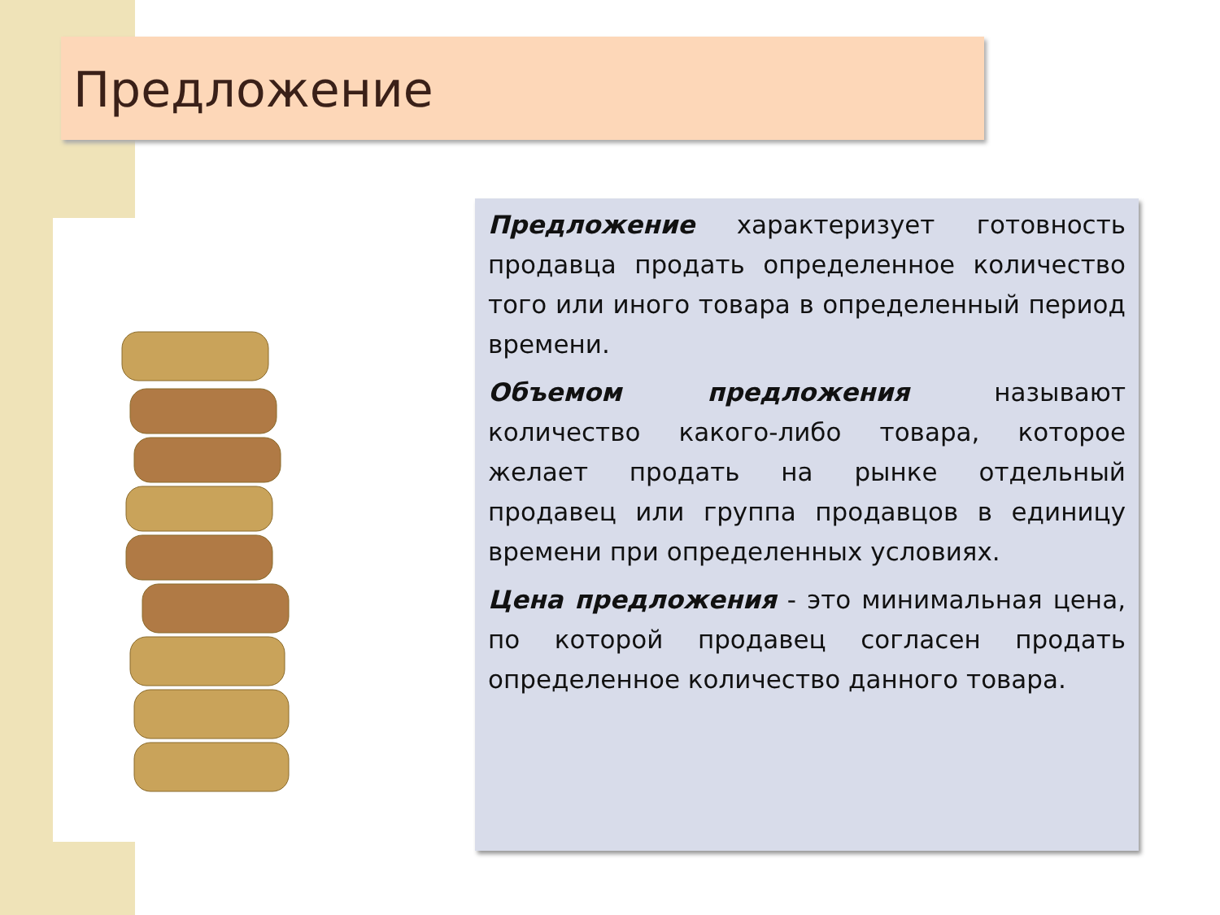Предложение
Предложение характеризует готовность продавца продать определенное количество того или иного товара в определенный период времени.
Объемом предложения называют количество какого-либо товара, которое желает продать на рынке отдельный продавец или группа продавцов в единицу времени при определенных условиях.
Цена предложения - это минимальная цена, по которой продавец согласен продать определенное количество данного товара.